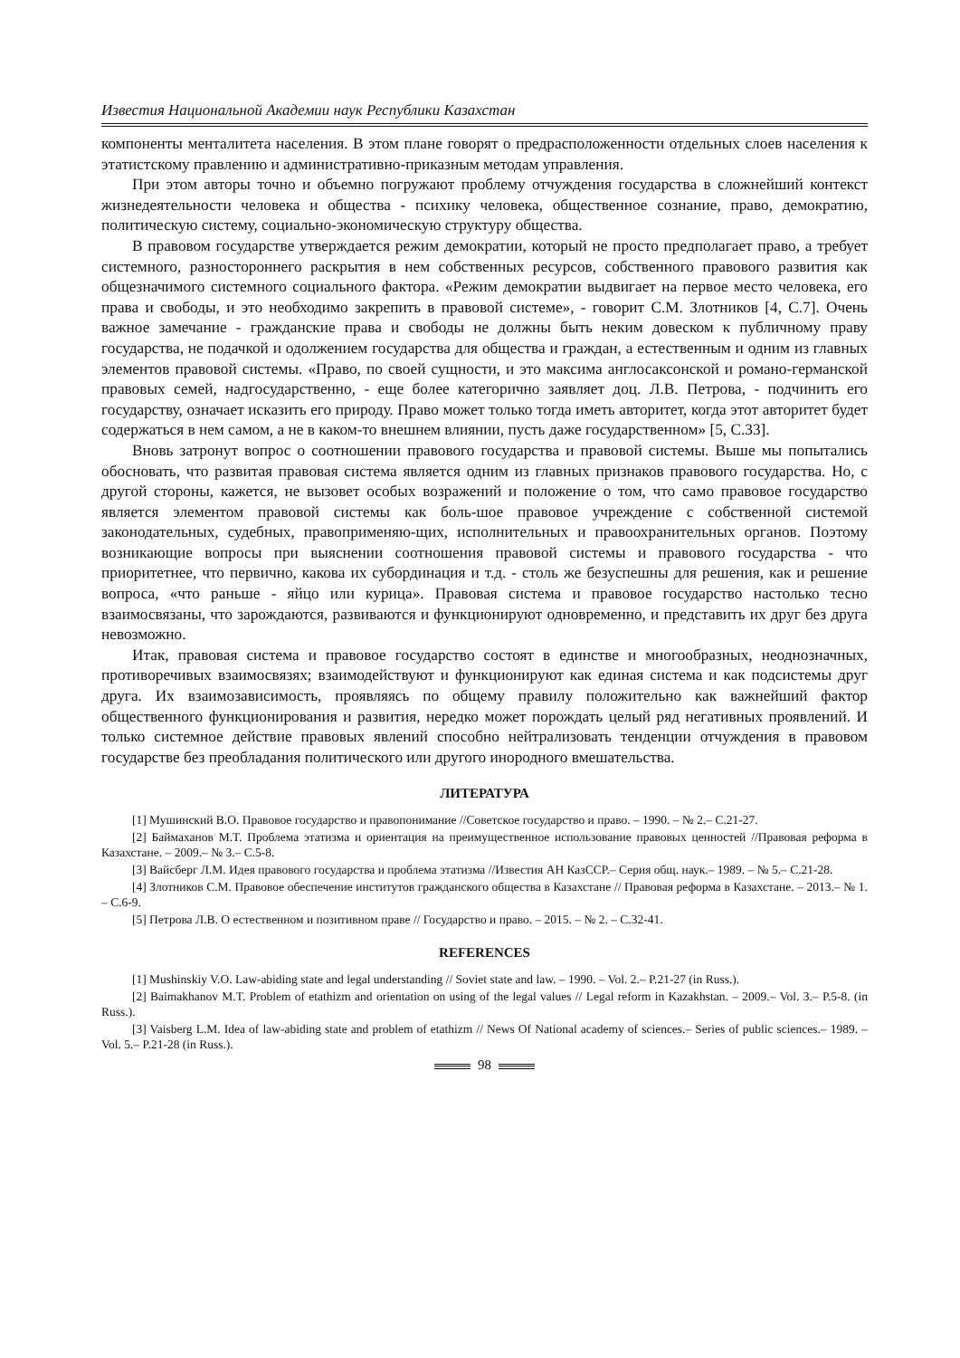Известия Национальной Академии наук Республики Казахстан
компоненты менталитета населения. В этом плане говорят о предрасположенности отдельных слоев населения к этатистскому правлению и административно-приказным методам управления.
При этом авторы точно и объемно погружают проблему отчуждения государства в сложнейший контекст жизнедеятельности человека и общества - психику человека, общественное сознание, право, демократию, политическую систему, социально-экономическую структуру общества.
В правовом государстве утверждается режим демократии, который не просто предполагает право, а требует системного, разностороннего раскрытия в нем собственных ресурсов, собственного правового развития как общезначимого системного социального фактора. «Режим демократии выдвигает на первое место человека, его права и свободы, и это необходимо закрепить в правовой системе», - говорит С.М. Злотников [4, С.7]. Очень важное замечание - гражданские права и свободы не должны быть неким довеском к публичному праву государства, не подачкой и одолжением государства для общества и граждан, а естественным и одним из главных элементов правовой системы. «Право, по своей сущности, и это максима англосаксонской и романо-германской правовых семей, надгосударственно, - еще более категорично заявляет доц. Л.В. Петрова, - подчинить его государству, означает исказить его природу. Право может только тогда иметь авторитет, когда этот авторитет будет содержаться в нем самом, а не в каком-то внешнем влиянии, пусть даже государственном» [5, С.33].
Вновь затронут вопрос о соотношении правового государства и правовой системы. Выше мы попытались обосновать, что развитая правовая система является одним из главных признаков правового государства. Но, с другой стороны, кажется, не вызовет особых возражений и положение о том, что само правовое государство является элементом правовой системы как боль-шое правовое учреждение с собственной системой законодательных, судебных, правоприменяю-щих, исполнительных и правоохранительных органов. Поэтому возникающие вопросы при выяснении соотношения правовой системы и правового государства - что приоритетнее, что первично, какова их субординация и т.д. - столь же безуспешны для решения, как и решение вопроса, «что раньше - яйцо или курица». Правовая система и правовое государство настолько тесно взаимосвязаны, что зарождаются, развиваются и функционируют одновременно, и представить их друг без друга невозможно.
Итак, правовая система и правовое государство состоят в единстве и многообразных, неоднозначных, противоречивых взаимосвязях; взаимодействуют и функционируют как единая система и как подсистемы друг друга. Их взаимозависимость, проявляясь по общему правилу положительно как важнейший фактор общественного функционирования и развития, нередко может порождать целый ряд негативных проявлений. И только системное действие правовых явлений способно нейтрализовать тенденции отчуждения в правовом государстве без преобладания политического или другого инородного вмешательства.
ЛИТЕРАТУРА
[1] Мушинский В.О. Правовое государство и правопонимание //Советское государство и право. – 1990. – № 2.– С.21-27.
[2] Баймаханов М.Т. Проблема этатизма и ориентация на преимущественное использование правовых ценностей //Правовая реформа в Казахстане. – 2009.– № 3.– С.5-8.
[3] Вайсберг Л.М. Идея правового государства и проблема этатизма //Известия АН КазССР.– Серия общ. наук.– 1989. – № 5.– С.21-28.
[4] Злотников С.М. Правовое обеспечение институтов гражданского общества в Казахстане // Правовая реформа в Казахстане. – 2013.– № 1. – С.6-9.
[5] Петрова Л.В. О естественном и позитивном праве // Государство и право. – 2015. – № 2. – С.32-41.
REFERENCES
[1] Mushinskiy V.O. Law-abiding state and legal understanding // Soviet state and law. – 1990. – Vol. 2.– P.21-27 (in Russ.).
[2] Baimakhanov M.T. Problem of etathizm and orientation on using of the legal values // Legal reform in Kazakhstan. – 2009.– Vol. 3.– P.5-8. (in Russ.).
[3] Vaisberg L.M. Idea of law-abiding state and problem of etathizm // News Of National academy of sciences.– Series of public sciences.– 1989. – Vol. 5.– P.21-28 (in Russ.).
98